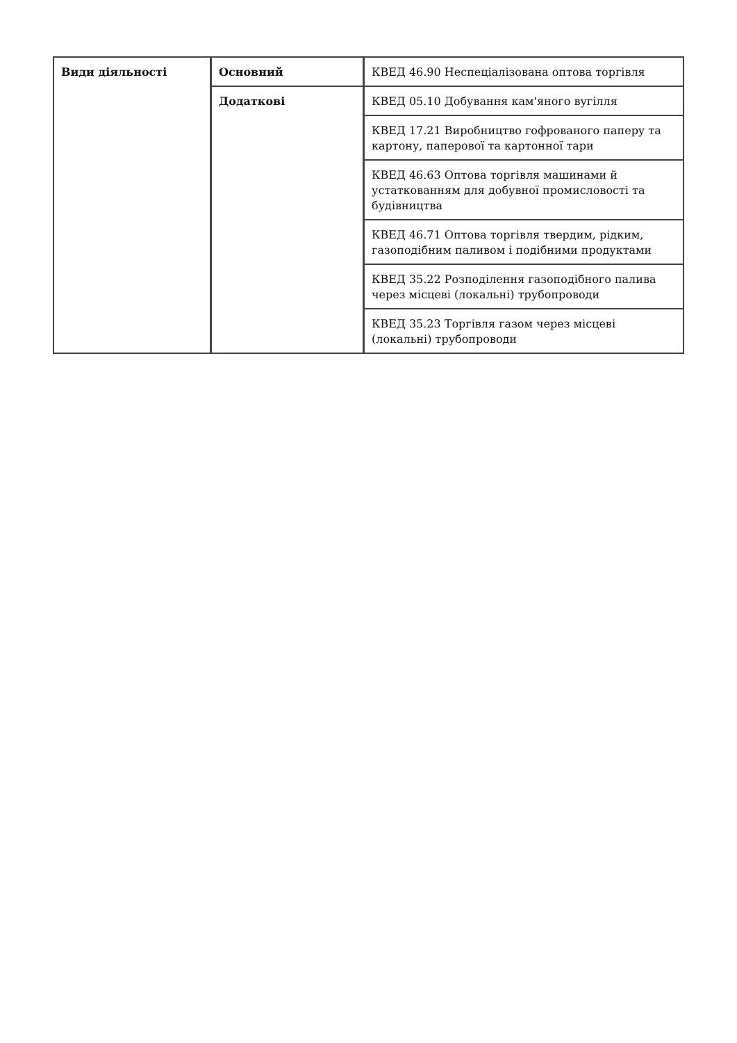| Види діяльності | Основний | КВЕД 46.90 Неспеціалізована оптова торгівля |
| | Додаткові | КВЕД 05.10 Добування кам'яного вугілля |
| | | КВЕД 17.21 Виробництво гофрованого паперу та картону, паперової та картонної тари |
| | | КВЕД 46.63 Оптова торгівля машинами й устаткованням для добувної промисловості та будівництва |
| | | КВЕД 46.71 Оптова торгівля твердим, рідким, газоподібним паливом і подібними продуктами |
| | | КВЕД 35.22 Розподілення газоподібного палива через місцеві (локальні) трубопроводи |
| | | КВЕД 35.23 Торгівля газом через місцеві (локальні) трубопроводи |